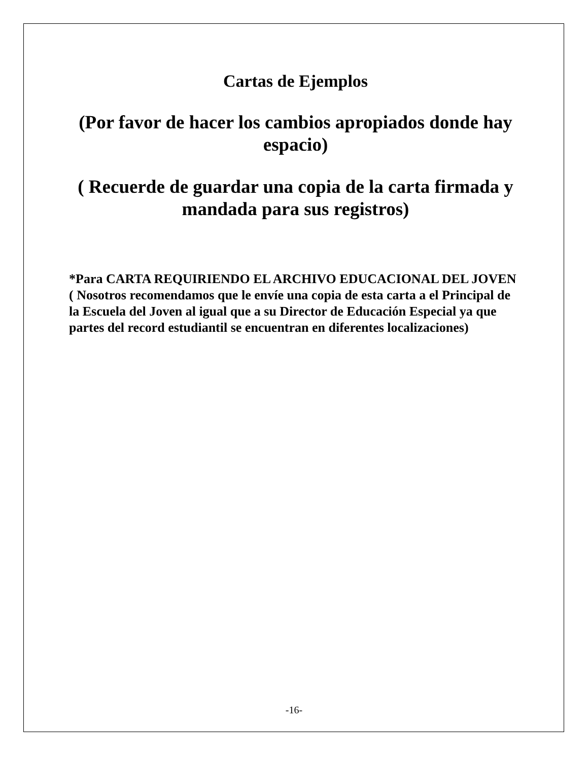Cartas de Ejemplos
(Por favor de hacer los cambios apropiados donde hay espacio)
( Recuerde de guardar una copia de la carta firmada y mandada para sus registros)
*Para CARTA REQUIRIENDO EL ARCHIVO EDUCACIONAL DEL JOVEN
( Nosotros recomendamos que le envíe una copia de esta carta a el Principal de la Escuela del Joven al igual que a su Director de Educación Especial ya que partes del record estudiantil se encuentran en diferentes localizaciones)
-16-